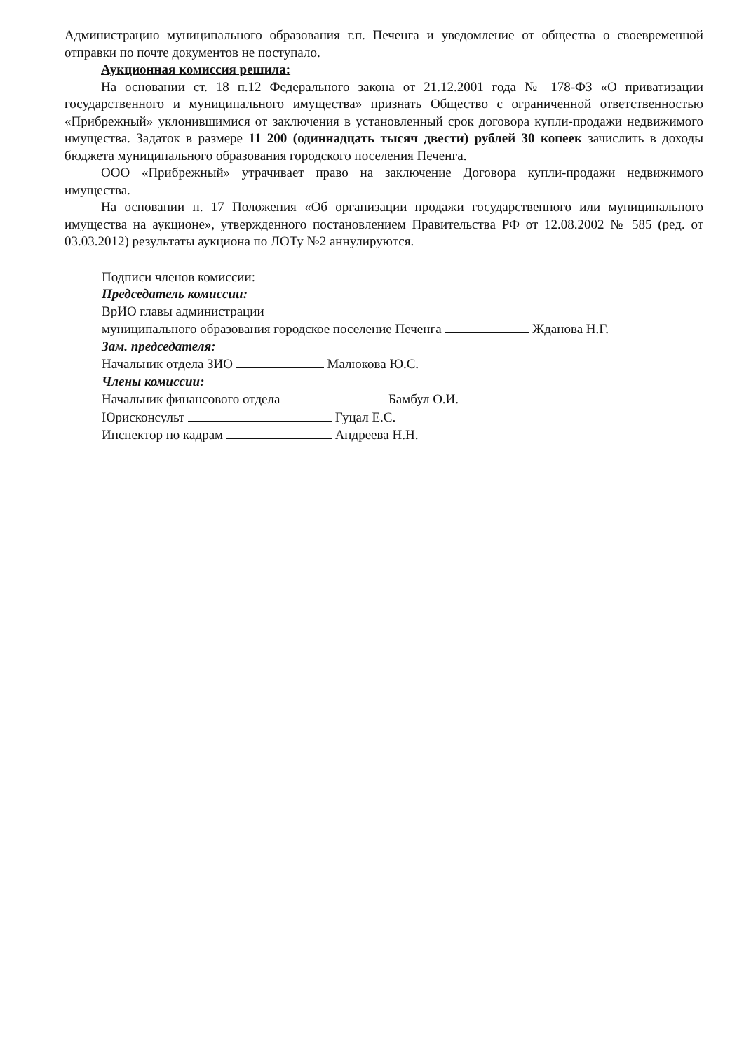Администрацию муниципального образования г.п. Печенга и уведомление от общества о своевременной отправки по почте документов не поступало.
Аукционная комиссия решила:
На основании ст. 18 п.12 Федерального закона от 21.12.2001 года № 178-ФЗ «О приватизации государственного и муниципального имущества» признать Общество с ограниченной ответственностью «Прибрежный» уклонившимися от заключения в установленный срок договора купли-продажи недвижимого имущества. Задаток в размере 11 200 (одиннадцать тысяч двести) рублей 30 копеек зачислить в доходы бюджета муниципального образования городского поселения Печенга.
ООО «Прибрежный» утрачивает право на заключение Договора купли-продажи недвижимого имущества.
На основании п. 17 Положения «Об организации продажи государственного или муниципального имущества на аукционе», утвержденного постановлением Правительства РФ от 12.08.2002 № 585 (ред. от 03.03.2012) результаты аукциона по ЛОТу №2 аннулируются.
Подписи членов комиссии:
Председатель комиссии:
ВрИО главы администрации
муниципального образования городское поселение Печенга Жданова Н.Г.
Зам. председателя:
Начальник отдела ЗИО Малюкова Ю.С.
Члены комиссии:
Начальник финансового отдела Бамбул О.И.
Юрисконсульт Гуцал Е.С.
Инспектор по кадрам Андреева Н.Н.